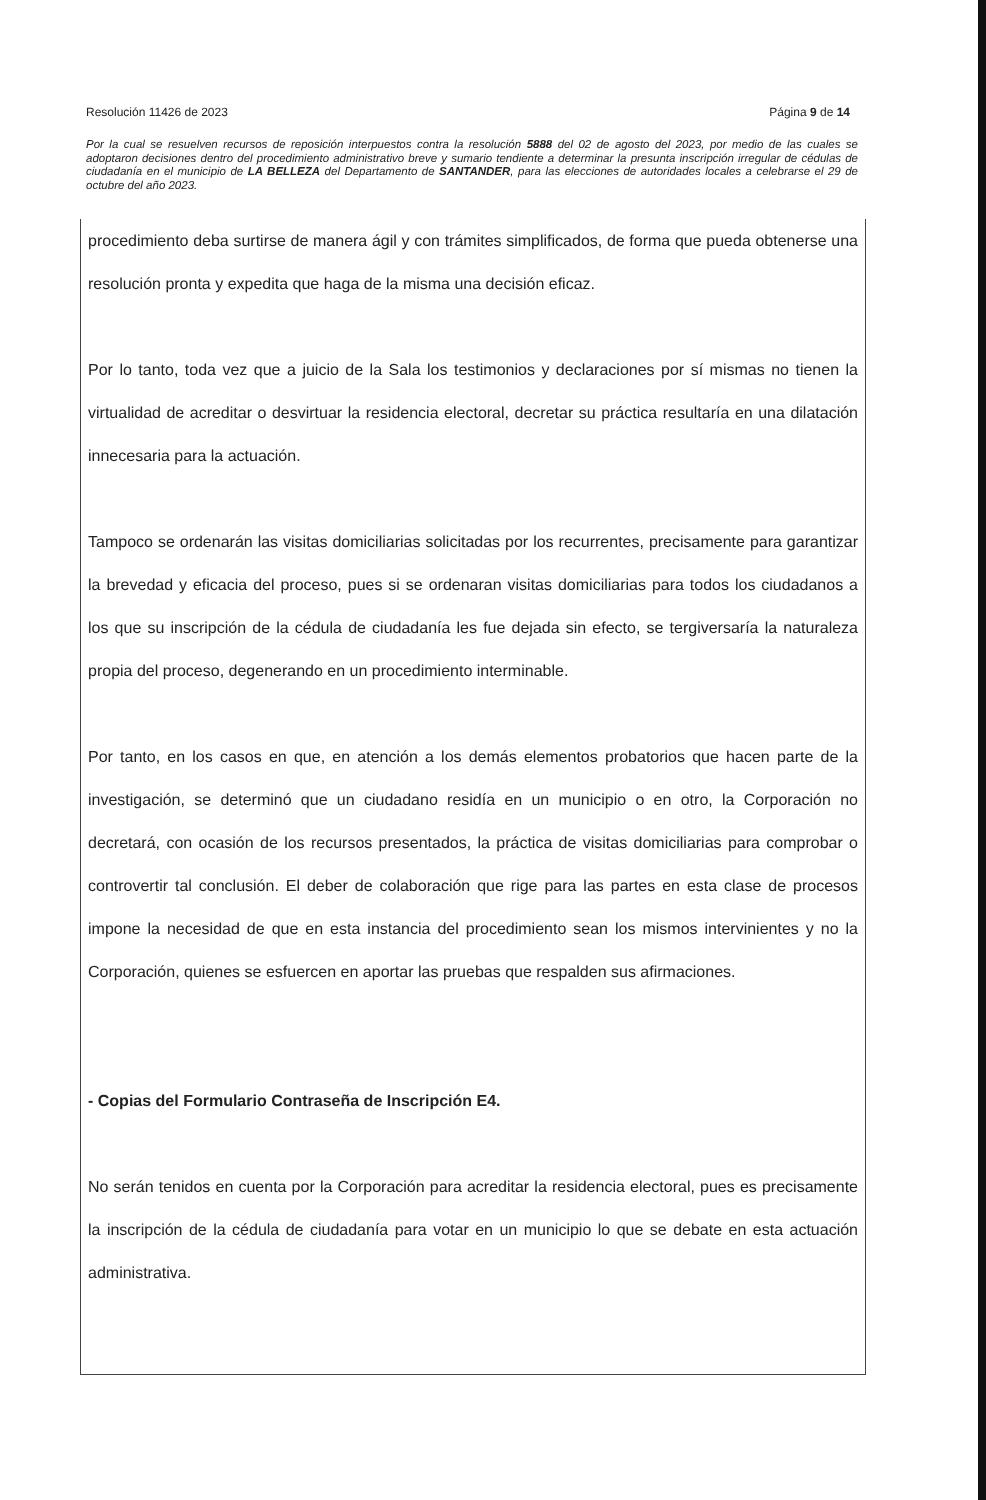Resolución 11426 de 2023 Página 9 de 14
Por la cual se resuelven recursos de reposición interpuestos contra la resolución 5888 del 02 de agosto del 2023, por medio de las cuales se adoptaron decisiones dentro del procedimiento administrativo breve y sumario tendiente a determinar la presunta inscripción irregular de cédulas de ciudadanía en el municipio de LA BELLEZA del Departamento de SANTANDER, para las elecciones de autoridades locales a celebrarse el 29 de octubre del año 2023.
procedimiento deba surtirse de manera ágil y con trámites simplificados, de forma que pueda obtenerse una resolución pronta y expedita que haga de la misma una decisión eficaz.
Por lo tanto, toda vez que a juicio de la Sala los testimonios y declaraciones por sí mismas no tienen la virtualidad de acreditar o desvirtuar la residencia electoral, decretar su práctica resultaría en una dilatación innecesaria para la actuación.
Tampoco se ordenarán las visitas domiciliarias solicitadas por los recurrentes, precisamente para garantizar la brevedad y eficacia del proceso, pues si se ordenaran visitas domiciliarias para todos los ciudadanos a los que su inscripción de la cédula de ciudadanía les fue dejada sin efecto, se tergiversaría la naturaleza propia del proceso, degenerando en un procedimiento interminable.
Por tanto, en los casos en que, en atención a los demás elementos probatorios que hacen parte de la investigación, se determinó que un ciudadano residía en un municipio o en otro, la Corporación no decretará, con ocasión de los recursos presentados, la práctica de visitas domiciliarias para comprobar o controvertir tal conclusión. El deber de colaboración que rige para las partes en esta clase de procesos impone la necesidad de que en esta instancia del procedimiento sean los mismos intervinientes y no la Corporación, quienes se esfuercen en aportar las pruebas que respalden sus afirmaciones.
- Copias del Formulario Contraseña de Inscripción E4.
No serán tenidos en cuenta por la Corporación para acreditar la residencia electoral, pues es precisamente la inscripción de la cédula de ciudadanía para votar en un municipio lo que se debate en esta actuación administrativa.